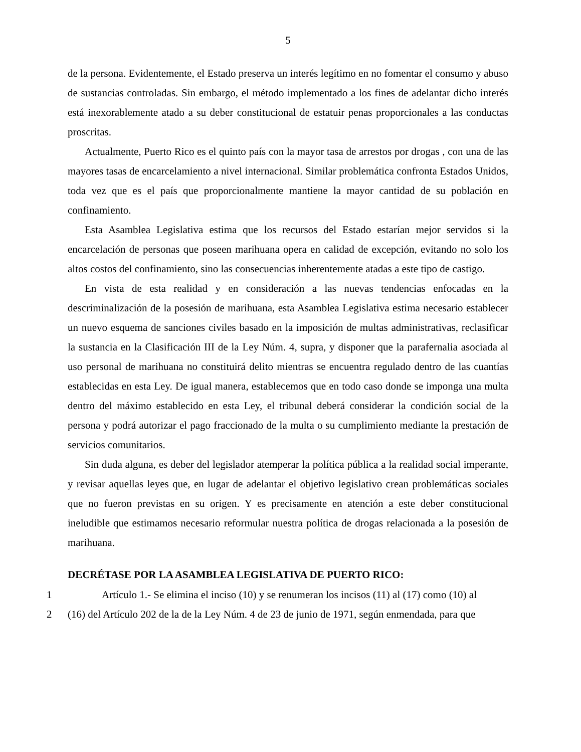5
de la persona. Evidentemente, el Estado preserva un interés legítimo en no fomentar el consumo y abuso de sustancias controladas. Sin embargo, el método implementado a los fines de adelantar dicho interés está inexorablemente atado a su deber constitucional de estatuir penas proporcionales a las conductas proscritas.
Actualmente, Puerto Rico es el quinto país con la mayor tasa de arrestos por drogas , con una de las mayores tasas de encarcelamiento a nivel internacional. Similar problemática confronta Estados Unidos, toda vez que es el país que proporcionalmente mantiene la mayor cantidad de su población en confinamiento.
Esta Asamblea Legislativa estima que los recursos del Estado estarían mejor servidos si la encarcelación de personas que poseen marihuana opera en calidad de excepción, evitando no solo los altos costos del confinamiento, sino las consecuencias inherentemente atadas a este tipo de castigo.
En vista de esta realidad y en consideración a las nuevas tendencias enfocadas en la descriminalización de la posesión de marihuana, esta Asamblea Legislativa estima necesario establecer un nuevo esquema de sanciones civiles basado en la imposición de multas administrativas, reclasificar la sustancia en la Clasificación III de la Ley Núm. 4, supra, y disponer que la parafernalia asociada al uso personal de marihuana no constituirá delito mientras se encuentra regulado dentro de las cuantías establecidas en esta Ley. De igual manera, establecemos que en todo caso donde se imponga una multa dentro del máximo establecido en esta Ley, el tribunal deberá considerar la condición social de la persona y podrá autorizar el pago fraccionado de la multa o su cumplimiento mediante la prestación de servicios comunitarios.
Sin duda alguna, es deber del legislador atemperar la política pública a la realidad social imperante, y revisar aquellas leyes que, en lugar de adelantar el objetivo legislativo crean problemáticas sociales que no fueron previstas en su origen. Y es precisamente en atención a este deber constitucional ineludible que estimamos necesario reformular nuestra política de drogas relacionada a la posesión de marihuana.
DECRÉTASE POR LA ASAMBLEA LEGISLATIVA DE PUERTO RICO:
1
Artículo 1.- Se elimina el inciso (10) y se renumeran los incisos (11) al (17) como (10) al
2
(16) del Artículo 202 de la de la Ley Núm. 4 de 23 de junio de 1971, según enmendada, para que